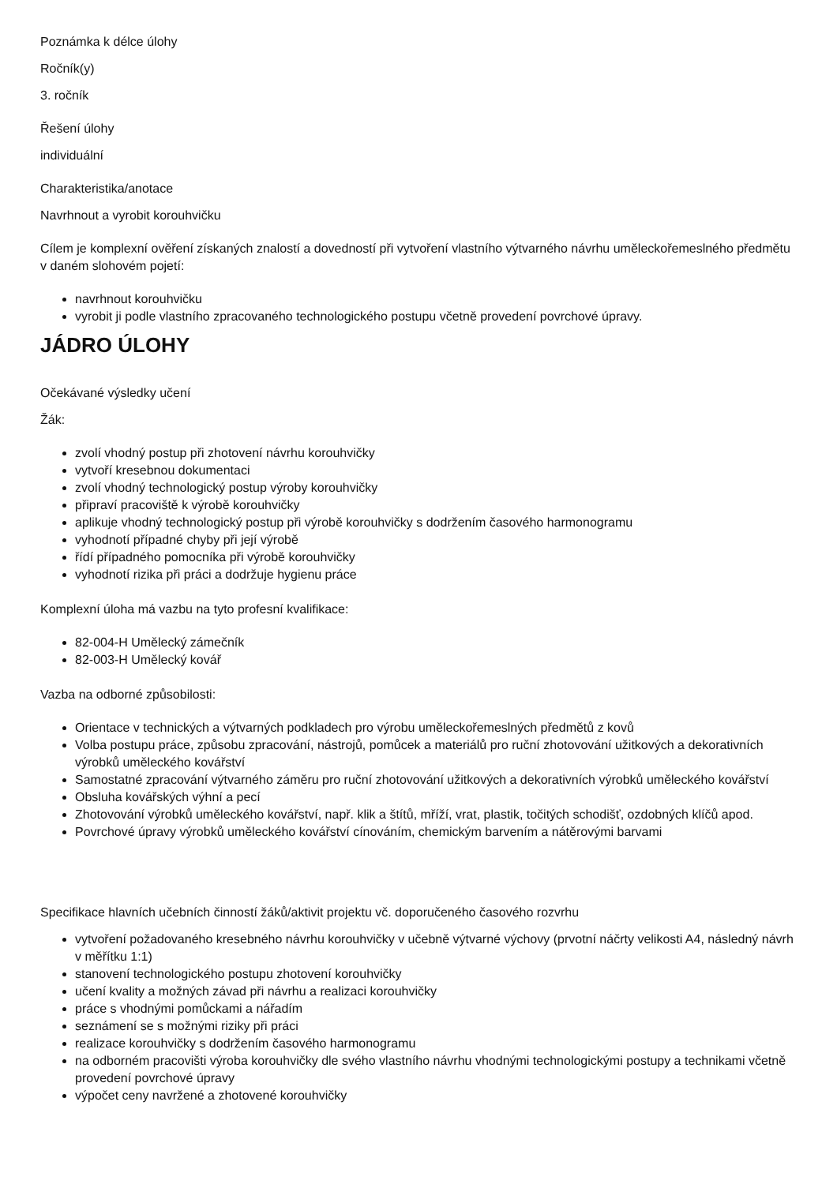Poznámka k délce úlohy
Ročník(y)
3. ročník
Řešení úlohy
individuální
Charakteristika/anotace
Navrhnout a vyrobit korouhvičku
Cílem je komplexní ověření získaných znalostí a dovedností při vytvoření vlastního výtvarného návrhu uměleckořemeslného předmětu v daném slohovém pojetí:
navrhnout korouhvičku
vyrobit ji podle vlastního zpracovaného technologického postupu včetně provedení povrchové úpravy.
JÁDRO ÚLOHY
Očekávané výsledky učení
Žák:
zvolí vhodný postup při zhotovení návrhu korouhvičky
vytvoří kresebnou dokumentaci
zvolí vhodný technologický postup výroby korouhvičky
připraví pracoviště k výrobě korouhvičky
aplikuje vhodný technologický postup při výrobě korouhvičky s dodržením časového harmonogramu
vyhodnotí případné chyby při její výrobě
řídí případného pomocníka při výrobě korouhvičky
vyhodnotí rizika při práci a dodržuje hygienu práce
Komplexní úloha má vazbu na tyto profesní kvalifikace:
82-004-H Umělecký zámečník
82-003-H Umělecký kovář
Vazba na odborné způsobilosti:
Orientace v technických a výtvarných podkladech pro výrobu uměleckořemeslných předmětů z kovů
Volba postupu práce, způsobu zpracování, nástrojů, pomůcek a materiálů pro ruční zhotovování užitkových a dekorativních výrobků uměleckého kovářství
Samostatné zpracování výtvarného záměru pro ruční zhotovování užitkových a dekorativních výrobků uměleckého kovářství
Obsluha kovářských výhní a pecí
Zhotovování výrobků uměleckého kovářství, např. klik a štítů, mříží, vrat, plastik, točitých schodišť, ozdobných klíčů apod.
Povrchové úpravy výrobků uměleckého kovářství cínováním, chemickým barvením a nátěrovými barvami
Specifikace hlavních učebních činností žáků/aktivit projektu vč. doporučeného časového rozvrhu
vytvoření požadovaného kresebného návrhu korouhvičky v učebně výtvarné výchovy (prvotní náčrty velikosti A4, následný návrh v měřítku 1:1)
stanovení technologického postupu zhotovení korouhvičky
učení kvality a možných závad při návrhu a realizaci korouhvičky
práce s vhodnými pomůckami a nářadím
seznámení se s možnými riziky při práci
realizace korouhvičky s dodržením časového harmonogramu
na odborném pracovišti výroba korouhvičky dle svého vlastního návrhu vhodnými technologickými postupy a technikami včetně provedení povrchové úpravy
výpočet ceny navržené a zhotovené korouhvičky